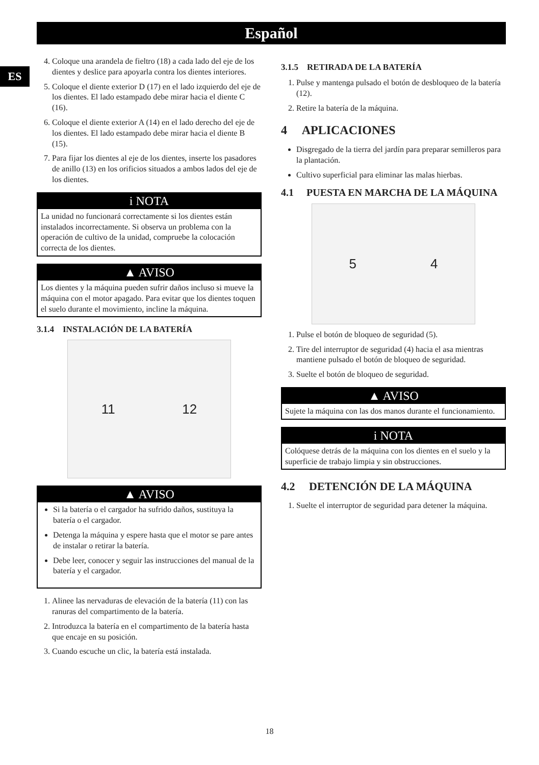Español
ES
4. Coloque una arandela de fieltro (18) a cada lado del eje de los dientes y deslice para apoyarla contra los dientes interiores.
5. Coloque el diente exterior D (17) en el lado izquierdo del eje de los dientes. El lado estampado debe mirar hacia el diente C (16).
6. Coloque el diente exterior A (14) en el lado derecho del eje de los dientes. El lado estampado debe mirar hacia el diente B (15).
7. Para fijar los dientes al eje de los dientes, inserte los pasadores de anillo (13) en los orificios situados a ambos lados del eje de los dientes.
i NOTA
La unidad no funcionará correctamente si los dientes están instalados incorrectamente. Si observa un problema con la operación de cultivo de la unidad, compruebe la colocación correcta de los dientes.
▲ AVISO
Los dientes y la máquina pueden sufrir daños incluso si mueve la máquina con el motor apagado. Para evitar que los dientes toquen el suelo durante el movimiento, incline la máquina.
3.1.4 INSTALACIÓN DE LA BATERÍA
11 12
▲ AVISO
Si la batería o el cargador ha sufrido daños, sustituya la batería o el cargador.
Detenga la máquina y espere hasta que el motor se pare antes de instalar o retirar la batería.
Debe leer, conocer y seguir las instrucciones del manual de la batería y el cargador.
1. Alinee las nervaduras de elevación de la batería (11) con las ranuras del compartimento de la batería.
2. Introduzca la batería en el compartimento de la batería hasta que encaje en su posición.
3. Cuando escuche un clic, la batería está instalada.
3.1.5 RETIRADA DE LA BATERÍA
1. Pulse y mantenga pulsado el botón de desbloqueo de la batería (12).
2. Retire la batería de la máquina.
4 APLICACIONES
Disgregado de la tierra del jardín para preparar semilleros para la plantación.
Cultivo superficial para eliminar las malas hierbas.
4.1 PUESTA EN MARCHA DE LA MÁQUINA
5 4
1. Pulse el botón de bloqueo de seguridad (5).
2. Tire del interruptor de seguridad (4) hacia el asa mientras mantiene pulsado el botón de bloqueo de seguridad.
3. Suelte el botón de bloqueo de seguridad.
▲ AVISO
Sujete la máquina con las dos manos durante el funcionamiento.
i NOTA
Colóquese detrás de la máquina con los dientes en el suelo y la superficie de trabajo limpia y sin obstrucciones.
4.2 DETENCIÓN DE LA MÁQUINA
1. Suelte el interruptor de seguridad para detener la máquina.
18